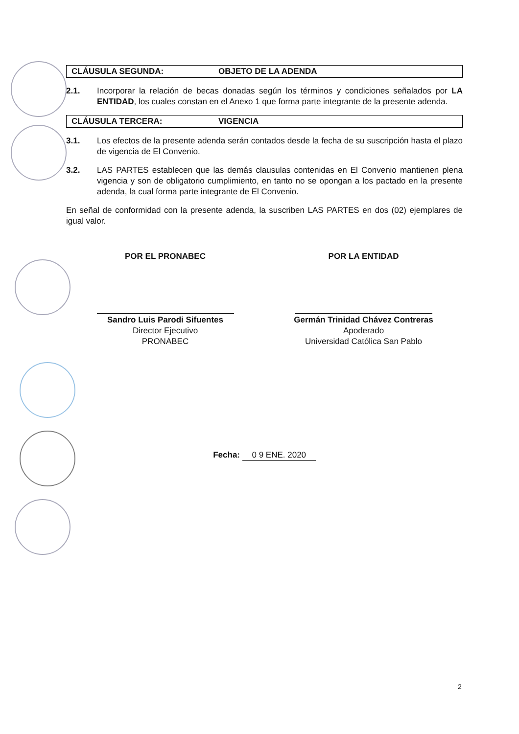CLÁUSULA SEGUNDA: OBJETO DE LA ADENDA
2.1. Incorporar la relación de becas donadas según los términos y condiciones señalados por LA ENTIDAD, los cuales constan en el Anexo 1 que forma parte integrante de la presente adenda.
CLÁUSULA TERCERA: VIGENCIA
3.1. Los efectos de la presente adenda serán contados desde la fecha de su suscripción hasta el plazo de vigencia de El Convenio.
3.2. LAS PARTES establecen que las demás clausulas contenidas en El Convenio mantienen plena vigencia y son de obligatorio cumplimiento, en tanto no se opongan a los pactado en la presente adenda, la cual forma parte integrante de El Convenio.
En señal de conformidad con la presente adenda, la suscriben LAS PARTES en dos (02) ejemplares de igual valor.
POR EL PRONABEC
Sandro Luis Parodi Sifuentes
Director Ejecutivo
PRONABEC
POR LA ENTIDAD
Germán Trinidad Chávez Contreras
Apoderado
Universidad Católica San Pablo
Fecha: 0 9 ENE. 2020
2